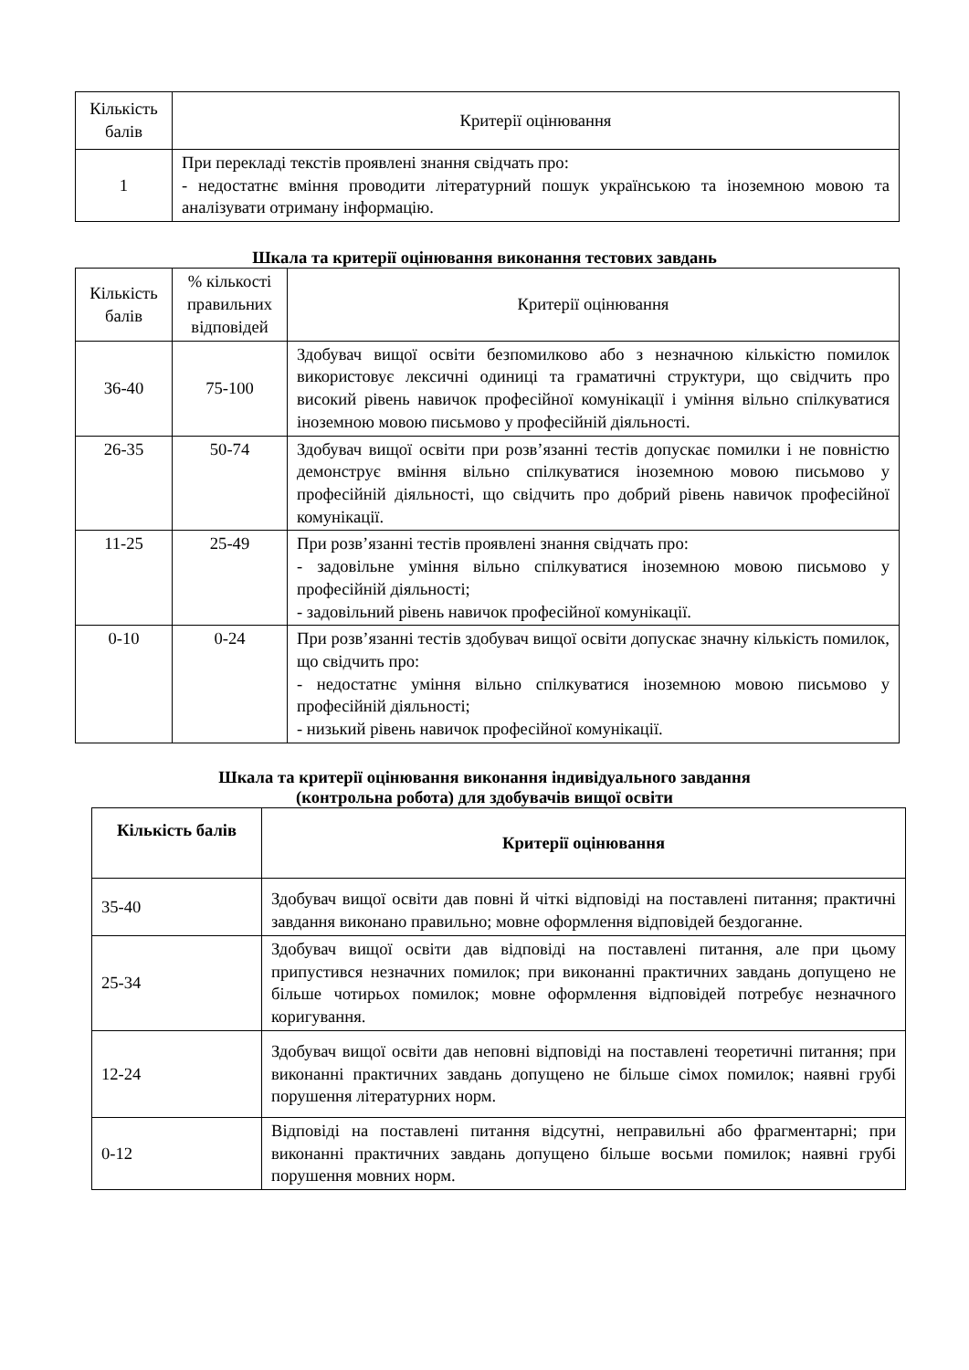| Кількість балів | Критерії оцінювання |
| 1 | При перекладі текстів проявлені знання свідчать про: - недостатнє вміння проводити літературний пошук українською та іноземною мовою та аналізувати отриману інформацію. |
Шкала та критерії оцінювання виконання тестових завдань
| Кількість балів | % кількості правильних відповідей | Критерії оцінювання |
| 36-40 | 75-100 | Здобувач вищої освіти безпомилково або з незначною кількістю помилок використовує лексичні одиниці та граматичні структури, що свідчить про високий рівень навичок професійної комунікації і уміння вільно спілкуватися іноземною мовою письмово у професійній діяльності. |
| 26-35 | 50-74 | Здобувач вищої освіти при розв’язанні тестів допускає помилки і не повністю демонструє вміння вільно спілкуватися іноземною мовою письмово у професійній діяльності, що свідчить про добрий рівень навичок професійної комунікації. |
| 11-25 | 25-49 | При розв’язанні тестів проявлені знання свідчать про: - задовільне уміння вільно спілкуватися іноземною мовою письмово у професійній діяльності; - задовільний рівень навичок професійної комунікації. |
| 0-10 | 0-24 | При розв’язанні тестів здобувач вищої освіти допускає значну кількість помилок, що свідчить про: - недостатнє уміння вільно спілкуватися іноземною мовою письмово у професійній діяльності; - низький рівень навичок професійної комунікації. |
Шкала та критерії оцінювання виконання індивідуального завдання
(контрольна робота) для здобувачів вищої освіти
| Кількість балів | Критерії оцінювання |
| --- | --- |
| 35-40 | Здобувач вищої освіти дав повні й чіткі відповіді на поставлені питання; практичні завдання виконано правильно; мовне оформлення відповідей бездоганне. |
| 25-34 | Здобувач вищої освіти дав відповіді на поставлені питання, але при цьому припустився незначних помилок; при виконанні практичних завдань допущено не більше чотирьох помилок; мовне оформлення відповідей потребує незначного коригування. |
| 12-24 | Здобувач вищої освіти дав неповні відповіді на поставлені теоретичні питання; при виконанні практичних завдань допущено не більше сімох помилок; наявні грубі порушення літературних норм. |
| 0-12 | Відповіді на поставлені питання відсутні, неправильні або фрагментарні; при виконанні практичних завдань допущено більше восьми помилок; наявні грубі порушення мовних норм. |